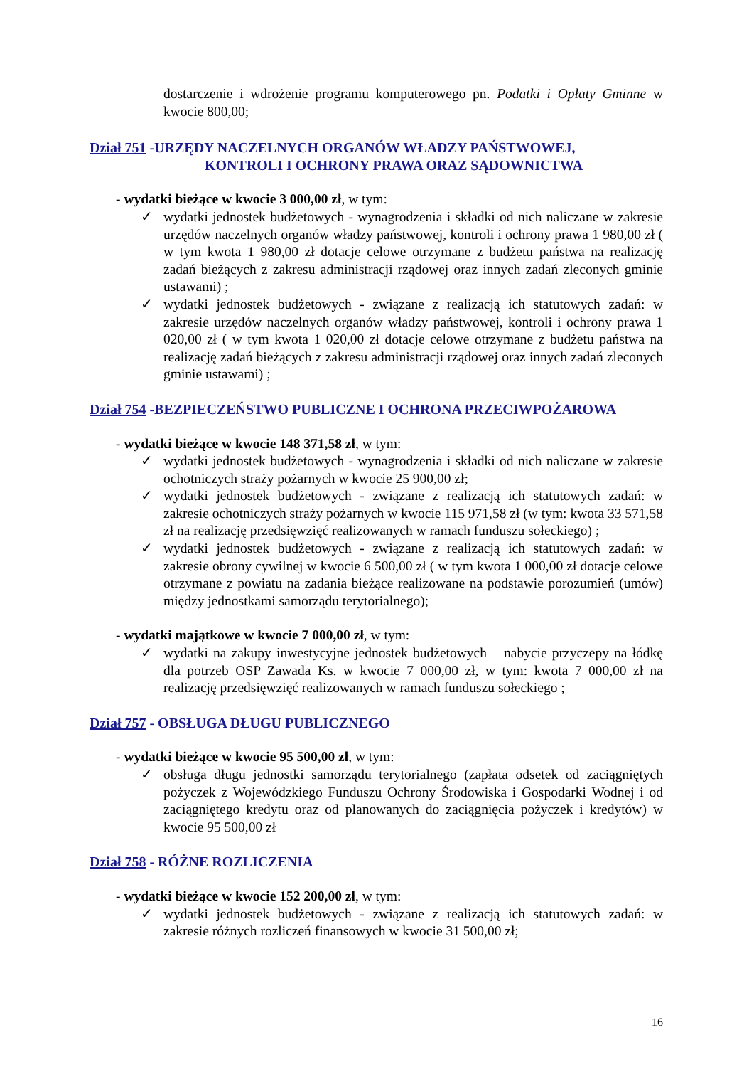dostarczenie i wdrożenie programu komputerowego pn. Podatki i Opłaty Gminne w kwocie 800,00;
Dział 751 -URZĘDY NACZELNYCH ORGANÓW WŁADZY PAŃSTWOWEJ,
KONTROLI I OCHRONY PRAWA ORAZ SĄDOWNICTWA
- wydatki bieżące w kwocie 3 000,00 zł, w tym:
✓ wydatki jednostek budżetowych - wynagrodzenia i składki od nich naliczane w zakresie urzędów naczelnych organów władzy państwowej, kontroli i ochrony prawa 1 980,00 zł ( w tym kwota 1 980,00 zł dotacje celowe otrzymane z budżetu państwa na realizację zadań bieżących z zakresu administracji rządowej oraz innych zadań zleconych gminie ustawami) ;
✓ wydatki jednostek budżetowych - związane z realizacją ich statutowych zadań: w zakresie urzędów naczelnych organów władzy państwowej, kontroli i ochrony prawa 1 020,00 zł ( w tym kwota 1 020,00 zł dotacje celowe otrzymane z budżetu państwa na realizację zadań bieżących z zakresu administracji rządowej oraz innych zadań zleconych gminie ustawami) ;
Dział 754 -BEZPIECZEŃSTWO PUBLICZNE I OCHRONA PRZECIWPOŻAROWA
- wydatki bieżące w kwocie 148 371,58 zł, w tym:
✓ wydatki jednostek budżetowych - wynagrodzenia i składki od nich naliczane w zakresie ochotniczych straży pożarnych w kwocie 25 900,00 zł;
✓ wydatki jednostek budżetowych - związane z realizacją ich statutowych zadań: w zakresie ochotniczych straży pożarnych w kwocie 115 971,58 zł (w tym: kwota 33 571,58 zł na realizację przedsięwzięć realizowanych w ramach funduszu sołeckiego) ;
✓ wydatki jednostek budżetowych - związane z realizacją ich statutowych zadań: w zakresie obrony cywilnej w kwocie 6 500,00 zł ( w tym kwota 1 000,00 zł dotacje celowe otrzymane z powiatu na zadania bieżące realizowane na podstawie porozumień (umów) między jednostkami samorządu terytorialnego);
- wydatki majątkowe w kwocie 7 000,00 zł, w tym:
✓ wydatki na zakupy inwestycyjne jednostek budżetowych – nabycie przyczepy na łódkę dla potrzeb OSP Zawada Ks. w kwocie 7 000,00 zł, w tym: kwota 7 000,00 zł na realizację przedsięwzięć realizowanych w ramach funduszu sołeckiego ;
Dział 757 - OBSŁUGA DŁUGU PUBLICZNEGO
- wydatki bieżące w kwocie 95 500,00 zł, w tym:
✓ obsługa długu jednostki samorządu terytorialnego (zapłata odsetek od zaciągniętych pożyczek z Wojewódzkiego Funduszu Ochrony Środowiska i Gospodarki Wodnej i od zaciągniętego kredytu oraz od planowanych do zaciągnięcia pożyczek i kredytów) w kwocie 95 500,00 zł
Dział 758 - RÓŻNE ROZLICZENIA
- wydatki bieżące w kwocie 152 200,00 zł, w tym:
✓ wydatki jednostek budżetowych - związane z realizacją ich statutowych zadań: w zakresie różnych rozliczeń finansowych w kwocie 31 500,00 zł;
16